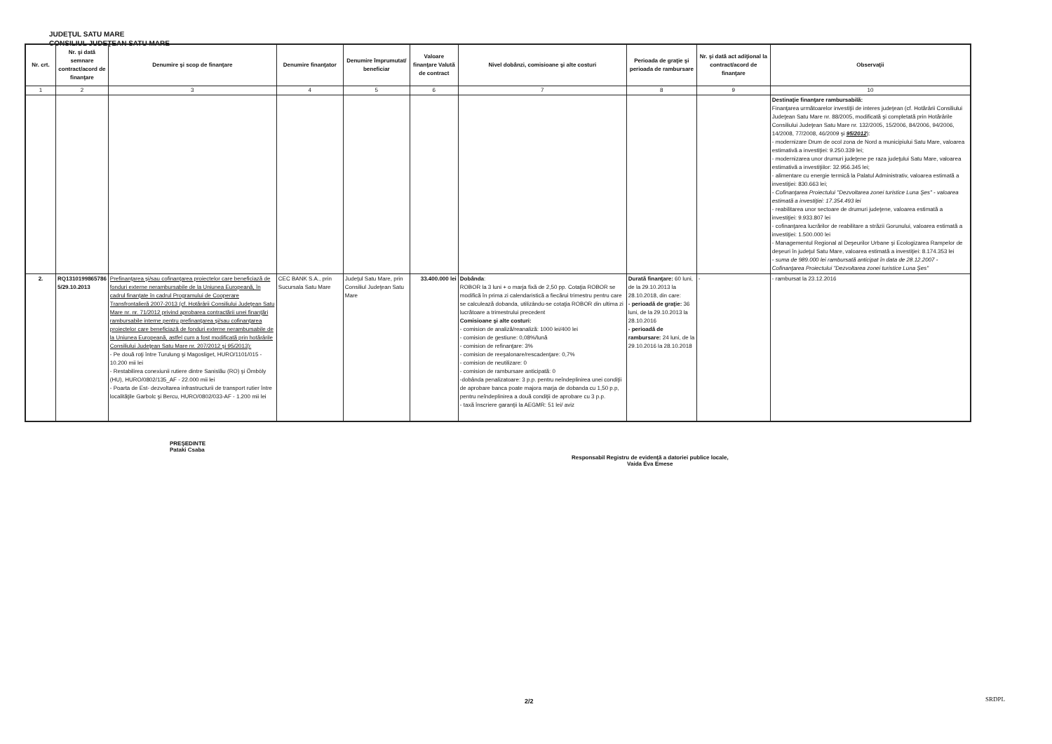JUDEŢUL SATU MARE
CONSILIUL JUDEŢEAN SATU MARE
| Nr. crt. | Nr. şi dată semnare contract/acord de finanţare | Denumire şi scop de finanţare | Denumire finanţator | Denumire împrumutat/ beneficiar | Valoare finanţare Valută de contract | Nivel dobânzi, comisioane şi alte costuri | Perioada de graţie şi perioada de rambursare | Nr. şi dată act adiţional la contract/acord de finanţare | Observaţii |
| --- | --- | --- | --- | --- | --- | --- | --- | --- | --- |
| 1 | 2 | 3 | 4 | 5 | 6 | 7 | 8 | 9 | 10 |
| | | | | | | | | | Destinaţie finanţare rambursabilă: Finanţarea următoarelor investiţii de interes judeţean (cf. Hotărârii Consiliului Judeţean Satu Mare nr. 88/2005, modificată şi completată prin Hotărârile Consiliului Judeţean Satu Mare nr. 132/2005, 15/2006, 84/2006, 94/2006, 14/2008, 77/2008, 46/2009 şi 95/2012 ): - modernizare Drum de ocol zona de Nord a municipiului Satu Mare, valoarea estimativă a investiţiei: 9.250.339 lei; - modernizarea unor drumuri judeţene pe raza judeţului Satu Mare, valoarea estimativă a investiţiilor: 32.956.345 lei; - alimentare cu energie termică la Palatul Administrativ, valoarea estimată a investiţiei: 830.663 lei; - Cofinanţarea Proiectului "Dezvoltarea zonei turistice Luna Şes" - valoarea estimată a investiţiei: 17.354.493 lei - reabilitarea unor sectoare de drumuri judeţene, valoarea estimată a investiţiei: 9.933.807 lei - cofinanţarea lucrărilor de reabilitare a străzii Gorunului, valoarea estimată a investiţiei: 1.500.000 lei - Managementul Regional al Deşeurilor Urbane şi Ecologizarea Rampelor de deşeuri în judeţul Satu Mare, valoarea estimată a investiţiei: 8.174.353 lei - suma de 989.000 lei rambursată anticipat în data de 28.12.2007 - Cofinanţarea Proiectului "Dezvoltarea zonei turistice Luna Şes" |
| 2. | RQ1310199865786 5/29.10.2013 | Prefinanţarea şi/sau cofinanţarea proiectelor care beneficiază de fonduri externe nerambursabile de la Uniunea Europeană, în cadrul finanţate în cadrul Programului de Cooperare Transfrontalieră 2007-2013 (cf. Hotărârii Consiliului Judeţean Satu Mare nr. nr. 71/2012 privind aprobarea contractării unei finanţări rambursabile interne pentru prefinanţarea şi/sau cofinanţarea proiectelor care beneficiază de fonduri externe nerambursabile de la Uniunea Europeană, astfel cum a fost modificată prin hotărârile Consiliului Judeţean Satu Mare nr. 207/2012 şi 95/2013): - Pe două roţi între Turulung şi Magosliget, HURO/1101/015 - 10.200 mii lei - Restabilirea conexiunii rutiere dintre Sanislău (RO) şi Ömböly (HU), HURO/0802/135_AF - 22.000 mii lei - Poarta de Est- dezvoltarea infrastructurii de transport rutier între localităţile Garbolc şi Bercu, HURO/0802/033-AF - 1.200 mii lei | CEC BANK S.A., prin Sucursala Satu Mare | Judeţul Satu Mare, prin Consiliul Judeţean Satu Mare | 33.400.000 lei | Dobânda : ROBOR la 3 luni + o marja fixă de 2,50 pp. Cotaţia ROBOR se modifică în prima zi calendaristică a fiecărui trimestru pentru care se calculează dobanda, utilizându-se cotaţia ROBOR din ultima zi lucrătoare a trimestrului precedent Comisioane şi alte costuri: - comision de analiză/reanaliză: 1000 lei/400 lei - comision de gestiune: 0,08%/lună - comision de refinanţare: 3% - comision de reeşalonare/rescadenţare: 0,7% - comision de neutilizare: 0 - comision de rambursare anticipată: 0 -dobânda penalizatoare: 3 p.p. pentru neîndeplinirea unei condiţii de aprobare banca poate majora marja de dobanda cu 1,50 p.p, pentru neîndeplinirea a două condiţii de aprobare cu 3 p.p. - taxă înscriere garanţii la AEGMR: 51 lei/ aviz | Durată finanţare: 60 luni, de la 29.10.2013 la 28.10.2018, din care: - perioadă de graţie: 36 luni, de la 29.10.2013 la 28.10.2016 - perioadă de rambursare: 24 luni, de la 29.10.2016 la 28.10.2018 | - | - rambursat la 23.12.2016 |
PREŞEDINTE
Pataki Csaba
Responsabil Registru de evidenţă a datoriei publice locale,
Vaida Éva Emese
2/2 SRDPL